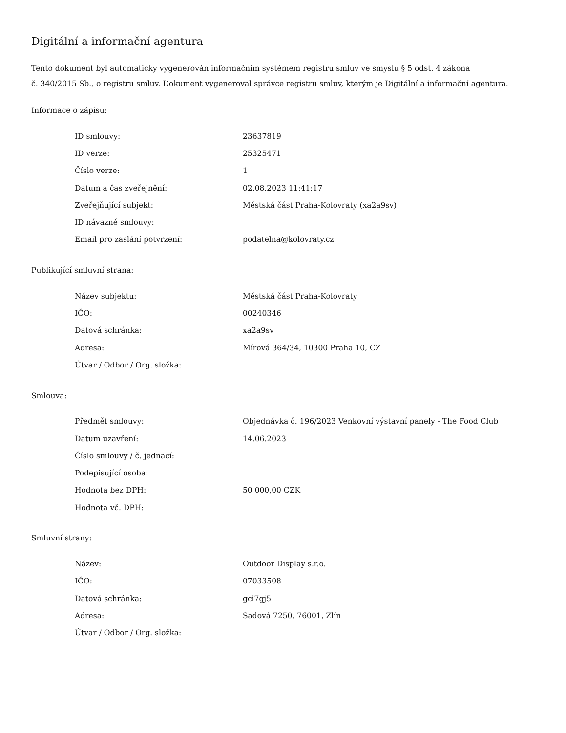Digitální a informační agentura
Tento dokument byl automaticky vygenerován informačním systémem registru smluv ve smyslu § 5 odst. 4 zákona
č. 340/2015 Sb., o registru smluv. Dokument vygeneroval správce registru smluv, kterým je Digitální a informační agentura.
Informace o zápisu:
| ID smlouvy: | 23637819 |
| ID verze: | 25325471 |
| Číslo verze: | 1 |
| Datum a čas zveřejnění: | 02.08.2023 11:41:17 |
| Zveřejňující subjekt: | Městská část Praha-Kolovraty (xa2a9sv) |
| ID návazné smlouvy: | |
| Email pro zaslání potvrzení: | podatelna@kolovraty.cz |
Publikující smluvní strana:
| Název subjektu: | Městská část Praha-Kolovraty |
| IČO: | 00240346 |
| Datová schránka: | xa2a9sv |
| Adresa: | Mírová 364/34, 10300 Praha 10, CZ |
| Útvar / Odbor / Org. složka: | |
Smlouva:
| Předmět smlouvy: | Objednávka č. 196/2023 Venkovní výstavní panely - The Food Club |
| Datum uzavření: | 14.06.2023 |
| Číslo smlouvy / č. jednací: | |
| Podepisující osoba: | |
| Hodnota bez DPH: | 50 000,00 CZK |
| Hodnota vč. DPH: | |
Smluvní strany:
| Název: | Outdoor Display s.r.o. |
| IČO: | 07033508 |
| Datová schránka: | gci7gj5 |
| Adresa: | Sadová 7250, 76001, Zlín |
| Útvar / Odbor / Org. složka: | |